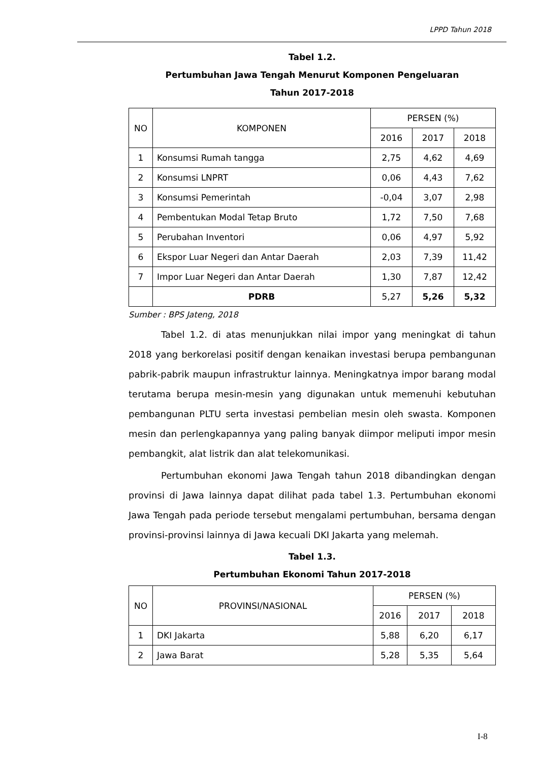LPPD Tahun 2018
Tabel 1.2.
Pertumbuhan Jawa Tengah Menurut Komponen Pengeluaran
Tahun 2017-2018
| NO | KOMPONEN | PERSEN (%) | | |
| --- | --- | --- | --- | --- |
| | | 2016 | 2017 | 2018 |
| 1 | Konsumsi Rumah tangga | 2,75 | 4,62 | 4,69 |
| 2 | Konsumsi LNPRT | 0,06 | 4,43 | 7,62 |
| 3 | Konsumsi Pemerintah | -0,04 | 3,07 | 2,98 |
| 4 | Pembentukan Modal Tetap Bruto | 1,72 | 7,50 | 7,68 |
| 5 | Perubahan Inventori | 0,06 | 4,97 | 5,92 |
| 6 | Ekspor Luar Negeri dan Antar Daerah | 2,03 | 7,39 | 11,42 |
| 7 | Impor Luar Negeri dan Antar Daerah | 1,30 | 7,87 | 12,42 |
| | PDRB | 5,27 | 5,26 | 5,32 |
Sumber : BPS Jateng, 2018
Tabel 1.2. di atas menunjukkan nilai impor yang meningkat di tahun 2018 yang berkorelasi positif dengan kenaikan investasi berupa pembangunan pabrik-pabrik maupun infrastruktur lainnya. Meningkatnya impor barang modal terutama berupa mesin-mesin yang digunakan untuk memenuhi kebutuhan pembangunan PLTU serta investasi pembelian mesin oleh swasta. Komponen mesin dan perlengkapannya yang paling banyak diimpor meliputi impor mesin pembangkit, alat listrik dan alat telekomunikasi.
Pertumbuhan ekonomi Jawa Tengah tahun 2018 dibandingkan dengan provinsi di Jawa lainnya dapat dilihat pada tabel 1.3. Pertumbuhan ekonomi Jawa Tengah pada periode tersebut mengalami pertumbuhan, bersama dengan provinsi-provinsi lainnya di Jawa kecuali DKI Jakarta yang melemah.
Tabel 1.3.
Pertumbuhan Ekonomi Tahun 2017-2018
| NO | PROVINSI/NASIONAL | PERSEN (%) | | |
| --- | --- | --- | --- | --- |
| | | 2016 | 2017 | 2018 |
| 1 | DKI Jakarta | 5,88 | 6,20 | 6,17 |
| 2 | Jawa Barat | 5,28 | 5,35 | 5,64 |
I-8